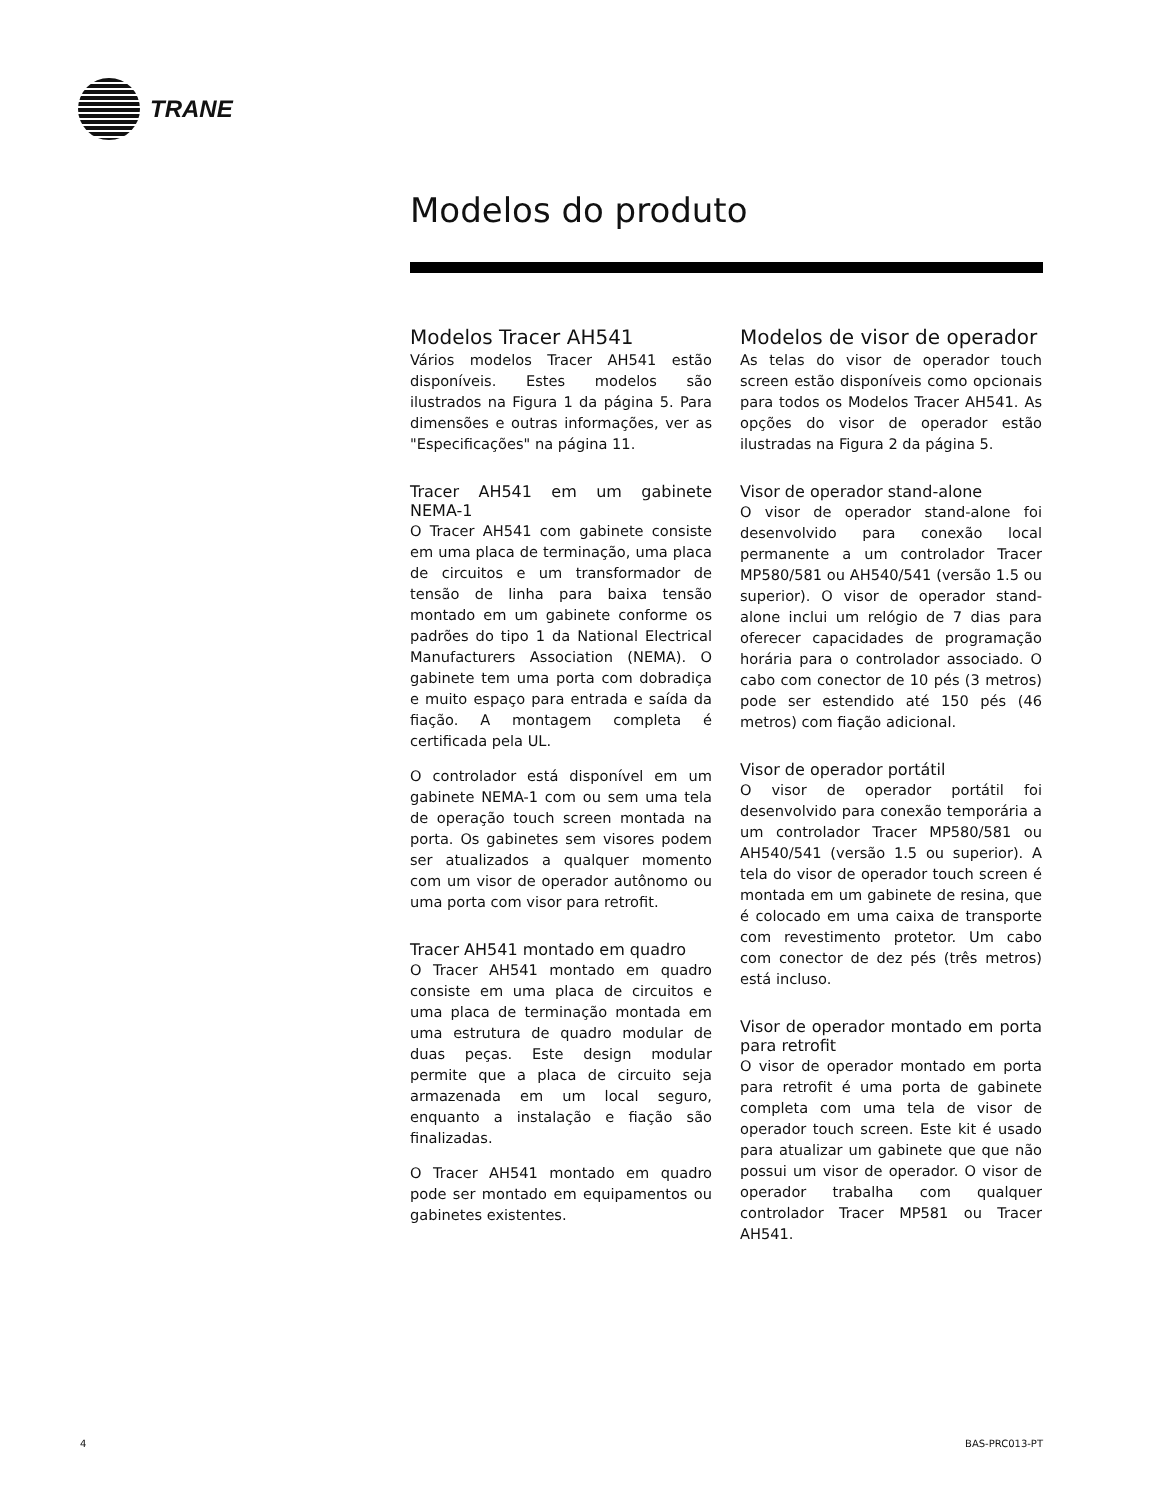TRANE
Modelos do produto
Modelos Tracer AH541
Vários modelos Tracer AH541 estão disponíveis. Estes modelos são ilustrados na Figura 1 da página 5. Para dimensões e outras informações, ver as "Especificações" na página 11.
Tracer AH541 em um gabinete NEMA-1
O Tracer AH541 com gabinete consiste em uma placa de terminação, uma placa de circuitos e um transformador de tensão de linha para baixa tensão montado em um gabinete conforme os padrões do tipo 1 da National Electrical Manufacturers Association (NEMA). O gabinete tem uma porta com dobradiça e muito espaço para entrada e saída da fiação. A montagem completa é certificada pela UL.
O controlador está disponível em um gabinete NEMA-1 com ou sem uma tela de operação touch screen montada na porta. Os gabinetes sem visores podem ser atualizados a qualquer momento com um visor de operador autônomo ou uma porta com visor para retrofit.
Tracer AH541 montado em quadro
O Tracer AH541 montado em quadro consiste em uma placa de circuitos e uma placa de terminação montada em uma estrutura de quadro modular de duas peças. Este design modular permite que a placa de circuito seja armazenada em um local seguro, enquanto a instalação e fiação são finalizadas.
O Tracer AH541 montado em quadro pode ser montado em equipamentos ou gabinetes existentes.
Modelos de visor de operador
As telas do visor de operador touch screen estão disponíveis como opcionais para todos os Modelos Tracer AH541. As opções do visor de operador estão ilustradas na Figura 2 da página 5.
Visor de operador stand-alone
O visor de operador stand-alone foi desenvolvido para conexão local permanente a um controlador Tracer MP580/581 ou AH540/541 (versão 1.5 ou superior). O visor de operador stand-alone inclui um relógio de 7 dias para oferecer capacidades de programação horária para o controlador associado. O cabo com conector de 10 pés (3 metros) pode ser estendido até 150 pés (46 metros) com fiação adicional.
Visor de operador portátil
O visor de operador portátil foi desenvolvido para conexão temporária a um controlador Tracer MP580/581 ou AH540/541 (versão 1.5 ou superior). A tela do visor de operador touch screen é montada em um gabinete de resina, que é colocado em uma caixa de transporte com revestimento protetor. Um cabo com conector de dez pés (três metros) está incluso.
Visor de operador montado em porta para retrofit
O visor de operador montado em porta para retrofit é uma porta de gabinete completa com uma tela de visor de operador touch screen. Este kit é usado para atualizar um gabinete que que não possui um visor de operador. O visor de operador trabalha com qualquer controlador Tracer MP581 ou Tracer AH541.
4 BAS-PRC013-PT